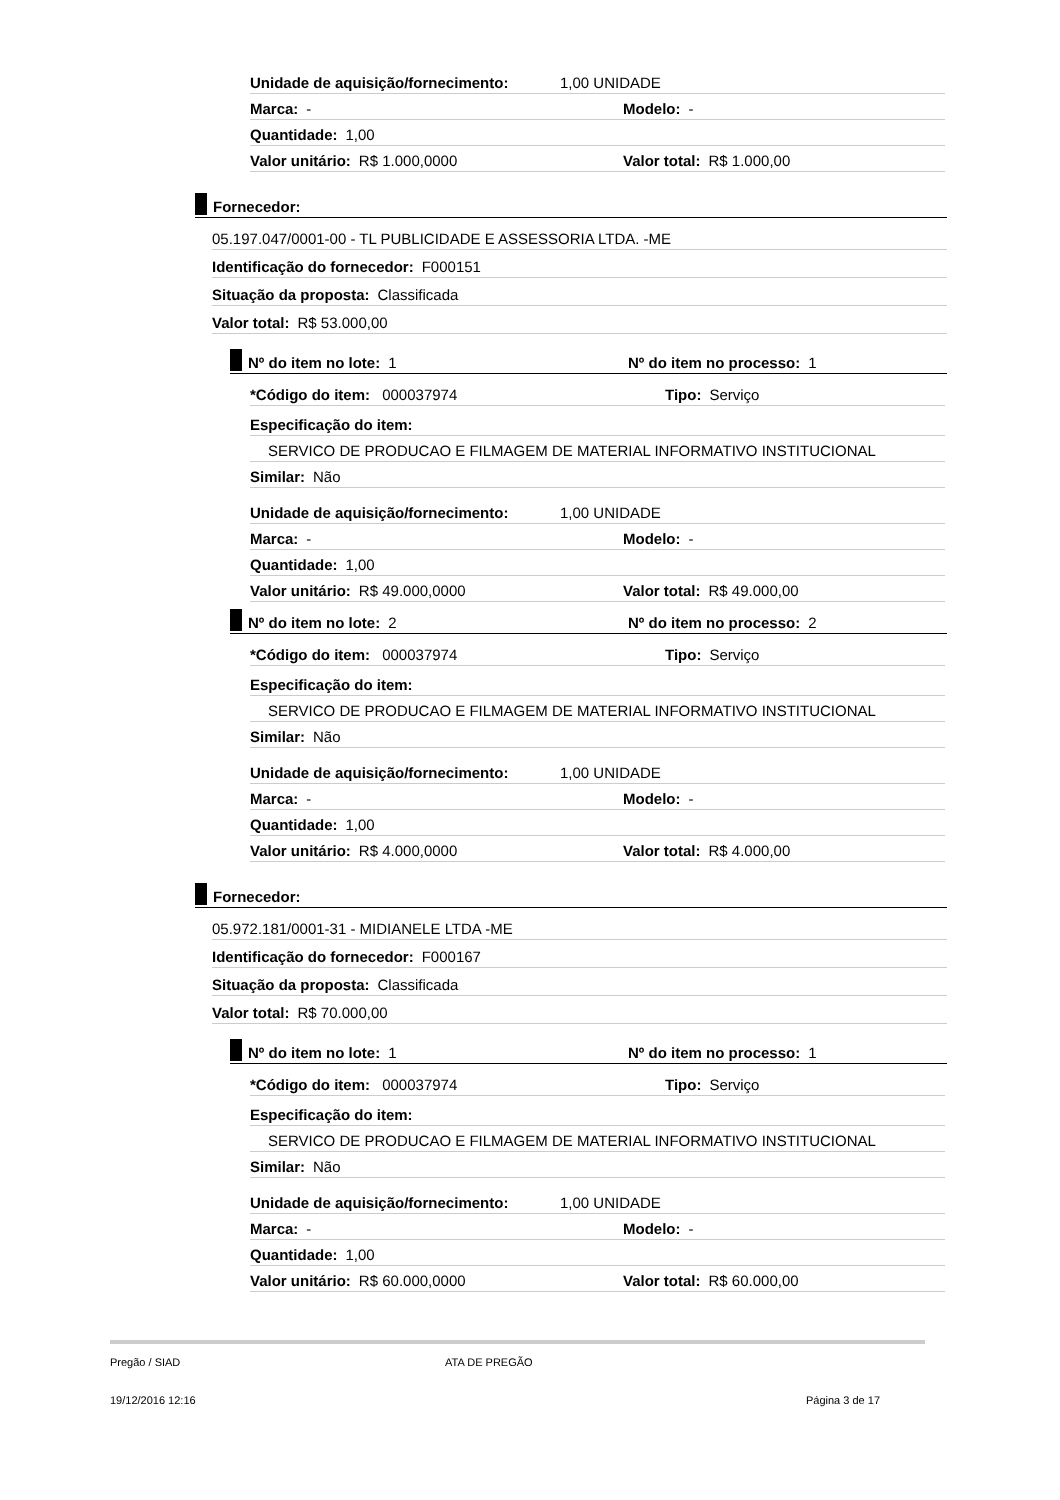Unidade de aquisição/fornecimento: 1,00 UNIDADE
Marca: - Modelo: -
Quantidade: 1,00
Valor unitário: R$ 1.000,0000 Valor total: R$ 1.000,00
Fornecedor:
05.197.047/0001-00 - TL PUBLICIDADE E ASSESSORIA LTDA. -ME
Identificação do fornecedor: F000151
Situação da proposta: Classificada
Valor total: R$ 53.000,00
Nº do item no lote: 1 Nº do item no processo: 1
*Código do item: 000037974 Tipo: Serviço
Especificação do item:
SERVICO DE PRODUCAO E FILMAGEM DE MATERIAL INFORMATIVO INSTITUCIONAL
Similar: Não
Unidade de aquisição/fornecimento: 1,00 UNIDADE
Marca: - Modelo: -
Quantidade: 1,00
Valor unitário: R$ 49.000,0000 Valor total: R$ 49.000,00
Nº do item no lote: 2 Nº do item no processo: 2
*Código do item: 000037974 Tipo: Serviço
Especificação do item:
SERVICO DE PRODUCAO E FILMAGEM DE MATERIAL INFORMATIVO INSTITUCIONAL
Similar: Não
Unidade de aquisição/fornecimento: 1,00 UNIDADE
Marca: - Modelo: -
Quantidade: 1,00
Valor unitário: R$ 4.000,0000 Valor total: R$ 4.000,00
Fornecedor:
05.972.181/0001-31 - MIDIANELE LTDA -ME
Identificação do fornecedor: F000167
Situação da proposta: Classificada
Valor total: R$ 70.000,00
Nº do item no lote: 1 Nº do item no processo: 1
*Código do item: 000037974 Tipo: Serviço
Especificação do item:
SERVICO DE PRODUCAO E FILMAGEM DE MATERIAL INFORMATIVO INSTITUCIONAL
Similar: Não
Unidade de aquisição/fornecimento: 1,00 UNIDADE
Marca: - Modelo: -
Quantidade: 1,00
Valor unitário: R$ 60.000,0000 Valor total: R$ 60.000,00
Pregão / SIAD ATA DE PREGÃO
19/12/2016 12:16 Página 3 de 17